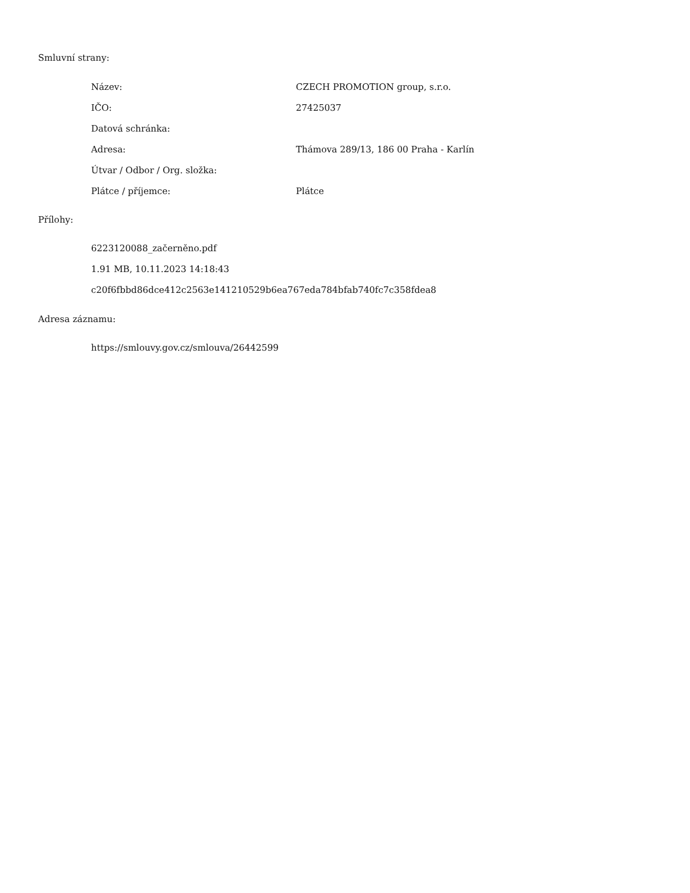Smluvní strany:
| Název: | CZECH PROMOTION group, s.r.o. |
| IČO: | 27425037 |
| Datová schránka: | |
| Adresa: | Thámova 289/13, 186 00 Praha - Karlín |
| Útvar / Odbor / Org. složka: | |
| Plátce / příjemce: | Plátce |
Přílohy:
6223120088_začerněno.pdf
1.91 MB, 10.11.2023 14:18:43
c20f6fbbd86dce412c2563e141210529b6ea767eda784bfab740fc7c358fdea8
Adresa záznamu:
https://smlouvy.gov.cz/smlouva/26442599